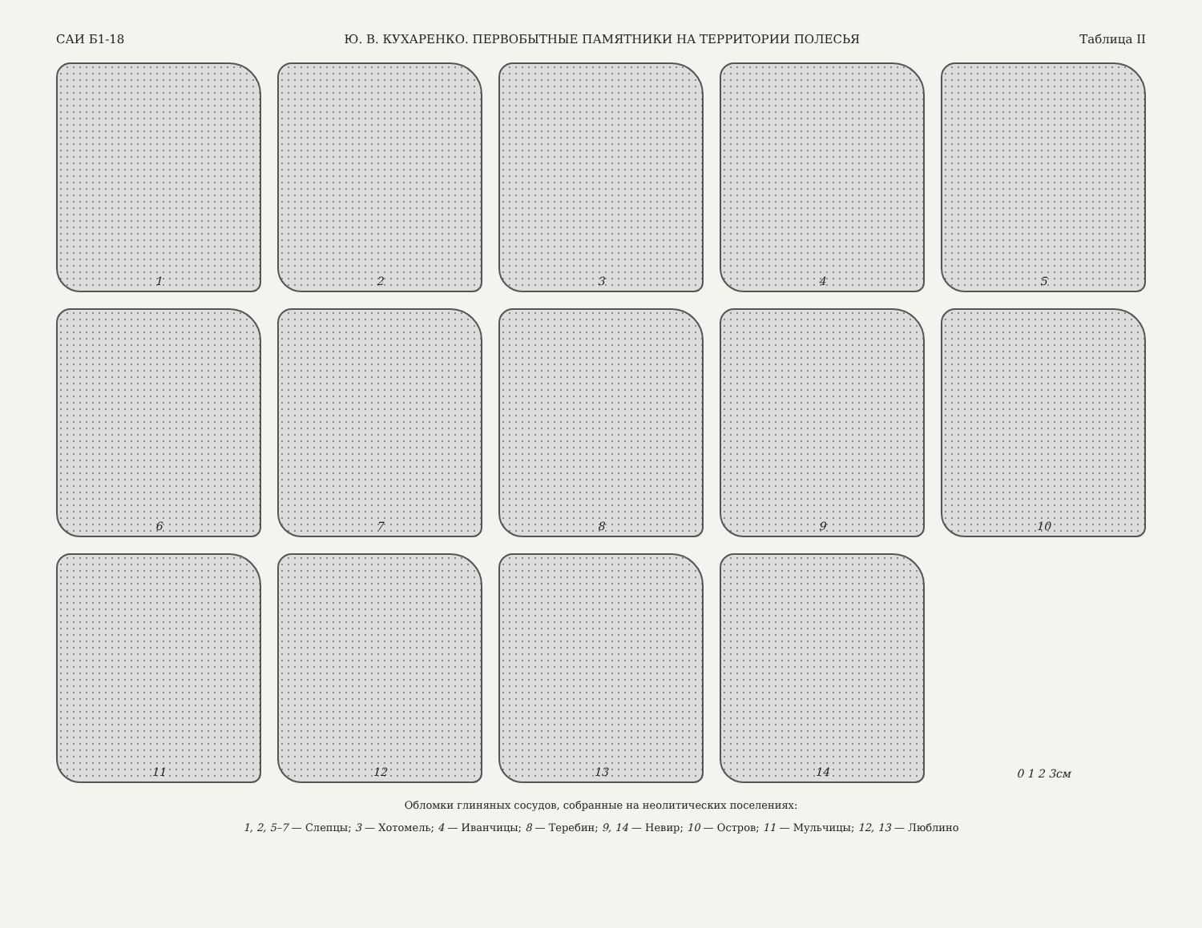САИ Б1-18 Ю. В. КУХАРЕНКО. ПЕРВОБЫТНЫЕ ПАМЯТНИКИ НА ТЕРРИТОРИИ ПОЛЕСЬЯ Таблица II
1
2
3
4
5
6
7
8
9
10
11
12
13
14
0 1 2 3см
Обломки глиняных сосудов, собранные на неолитических поселениях:
1, 2, 5–7 — Слепцы; 3 — Хотомель; 4 — Иванчицы; 8 — Теребин; 9, 14 — Невир; 10 — Остров; 11 — Мульчицы; 12, 13 — Люблино